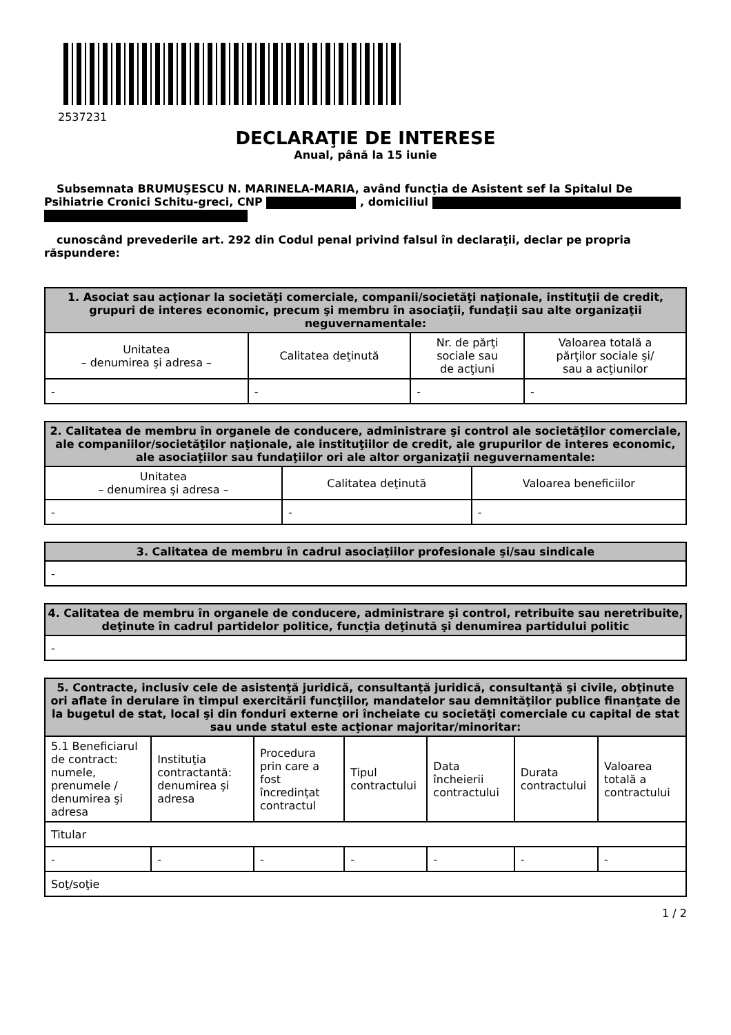2537231
DECLARAŢIE DE INTERESE
Anual, până la 15 iunie
Subsemnata BRUMUŞESCU N. MARINELA-MARIA, având funcţia de Asistent sef la Spitalul De Psihiatrie Cronici Schitu-greci, CNP , domiciliul
cunoscând prevederile art. 292 din Codul penal privind falsul în declaraţii, declar pe propria răspundere:
| 1. Asociat sau acţionar la societăţi comerciale, companii/societăţi naţionale, instituţii de credit, grupuri de interes economic, precum şi membru în asociaţii, fundaţii sau alte organizaţii neguvernamentale: | | | |
| --- | --- | --- | --- |
| Unitatea – denumirea şi adresa – | Calitatea deţinută | Nr. de părţi sociale sau de acţiuni | Valoarea totală a părţilor sociale şi/ sau a acţiunilor |
| - | - | - | - |
| 2. Calitatea de membru în organele de conducere, administrare şi control ale societăţilor comerciale, ale companiilor/societăţilor naţionale, ale instituţiilor de credit, ale grupurilor de interes economic, ale asociaţiilor sau fundaţiilor ori ale altor organizaţii neguvernamentale: | | |
| --- | --- | --- |
| Unitatea – denumirea şi adresa – | Calitatea deţinută | Valoarea beneficiilor |
| - | - | - |
| 3. Calitatea de membru în cadrul asociaţiilor profesionale şi/sau sindicale |
| --- |
| - |
| 4. Calitatea de membru în organele de conducere, administrare şi control, retribuite sau neretribuite, deţinute în cadrul partidelor politice, funcţia deţinută şi denumirea partidului politic |
| --- |
| - |
| 5. Contracte, inclusiv cele de asistenţă juridică, consultanţă juridică, consultanţă şi civile, obţinute ori aflate în derulare în timpul exercitării funcţiilor, mandatelor sau demnităţilor publice finanţate de la bugetul de stat, local şi din fonduri externe ori încheiate cu societăţi comerciale cu capital de stat sau unde statul este acţionar majoritar/minoritar: | | | | | | |
| --- | --- | --- | --- | --- | --- | --- |
| 5.1 Beneficiarul de contract: numele, prenumele / denumirea şi adresa | Instituţia contractantă: denumirea şi adresa | Procedura prin care a fost încredinţat contractul | Tipul contractului | Data încheierii contractului | Durata contractului | Valoarea totală a contractului |
| Titular | | | | | | |
| - | - | - | - | - | - | - |
| Soţ/soţie | | | | | | |
1 / 2